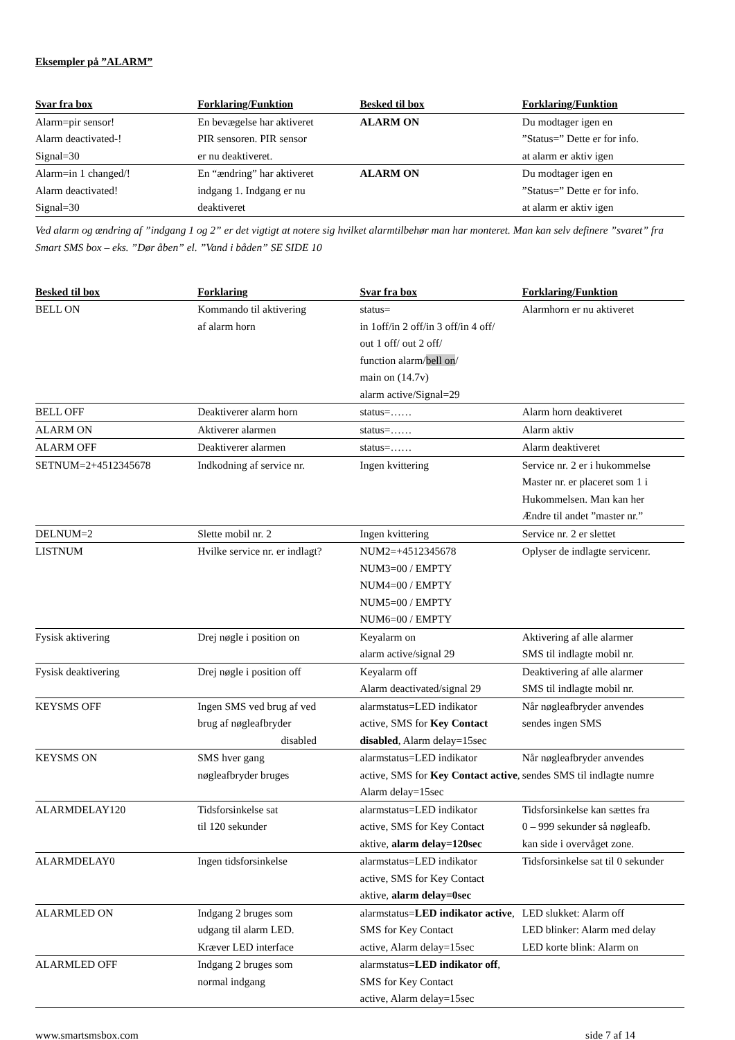Eksempler på ”ALARM”
| Svar fra box | Forklaring/Funktion | Besked til box | Forklaring/Funktion |
| --- | --- | --- | --- |
| Alarm=pir sensor! Alarm deactivated-! Signal=30 | En bevægelse har aktiveret PIR sensoren. PIR sensor er nu deaktiveret. | ALARM ON | Du modtager igen en ”Status=” Dette er for info. at alarm er aktiv igen |
| Alarm=in 1 changed/! Alarm deactivated! Signal=30 | En “ændring” har aktiveret indgang 1. Indgang er nu deaktiveret | ALARM ON | Du modtager igen en ”Status=” Dette er for info. at alarm er aktiv igen |
Ved alarm og ændring af ”indgang 1 og 2” er det vigtigt at notere sig hvilket alarmtilbehør man har monteret. Man kan selv definere ”svaret” fra Smart SMS box – eks. ”Dør åben” el. ”Vand i båden” SE SIDE 10
| Besked til box | Forklaring | Svar fra box | Forklaring/Funktion |
| --- | --- | --- | --- |
| BELL ON | Kommando til aktivering af alarm horn | status= in 1off/in 2 off/in 3 off/in 4 off/ out 1 off/ out 2 off/ function alarm/ bell on / main on (14.7v) alarm active/Signal=29 | Alarmhorn er nu aktiveret |
| BELL OFF | Deaktiverer alarm horn | status=…… | Alarm horn deaktiveret |
| ALARM ON | Aktiverer alarmen | status=…… | Alarm aktiv |
| ALARM OFF | Deaktiverer alarmen | status=…… | Alarm deaktiveret |
| SETNUM=2+4512345678 | Indkodning af service nr. | Ingen kvittering | Service nr. 2 er i hukommelse Master nr. er placeret som 1 i Hukommelsen. Man kan her Ændre til andet ”master nr.” |
| DELNUM=2 | Slette mobil nr. 2 | Ingen kvittering | Service nr. 2 er slettet |
| LISTNUM | Hvilke service nr. er indlagt? | NUM2=+4512345678 NUM3=00 / EMPTY NUM4=00 / EMPTY NUM5=00 / EMPTY NUM6=00 / EMPTY | Oplyser de indlagte servicenr. |
| Fysisk aktivering | Drej nøgle i position on | Keyalarm on alarm active/signal 29 | Aktivering af alle alarmer SMS til indlagte mobil nr. |
| Fysisk deaktivering | Drej nøgle i position off | Keyalarm off Alarm deactivated/signal 29 | Deaktivering af alle alarmer SMS til indlagte mobil nr. |
| KEYSMS OFF | Ingen SMS ved brug af ved brug af nøgleafbryder disabled | alarmstatus=LED indikator active, SMS for Key Contact disabled , Alarm delay=15sec | Når nøgleafbryder anvendes sendes ingen SMS |
| KEYSMS ON | SMS hver gang nøgleafbryder bruges | alarmstatus=LED indikator active, SMS for Key Contact active , Alarm delay=15sec | Når nøgleafbryder anvendes sendes SMS til indlagte numre |
| ALARMDELAY120 | Tidsforsinkelse sat til 120 sekunder | alarmstatus=LED indikator active, SMS for Key Contact aktive, alarm delay=120sec | Tidsforsinkelse kan sættes fra 0 – 999 sekunder så nøgleafb. kan side i overvåget zone. |
| ALARMDELAY0 | Ingen tidsforsinkelse | alarmstatus=LED indikator active, SMS for Key Contact aktive, alarm delay=0sec | Tidsforsinkelse sat til 0 sekunder |
| ALARMLED ON | Indgang 2 bruges som udgang til alarm LED. Kræver LED interface | alarmstatus= LED indikator active , SMS for Key Contact active, Alarm delay=15sec | LED slukket: Alarm off LED blinker: Alarm med delay LED korte blink: Alarm on |
| ALARMLED OFF | Indgang 2 bruges som normal indgang | alarmstatus= LED indikator off , SMS for Key Contact active, Alarm delay=15sec | |
www.smartsmsbox.com side 7 af 14